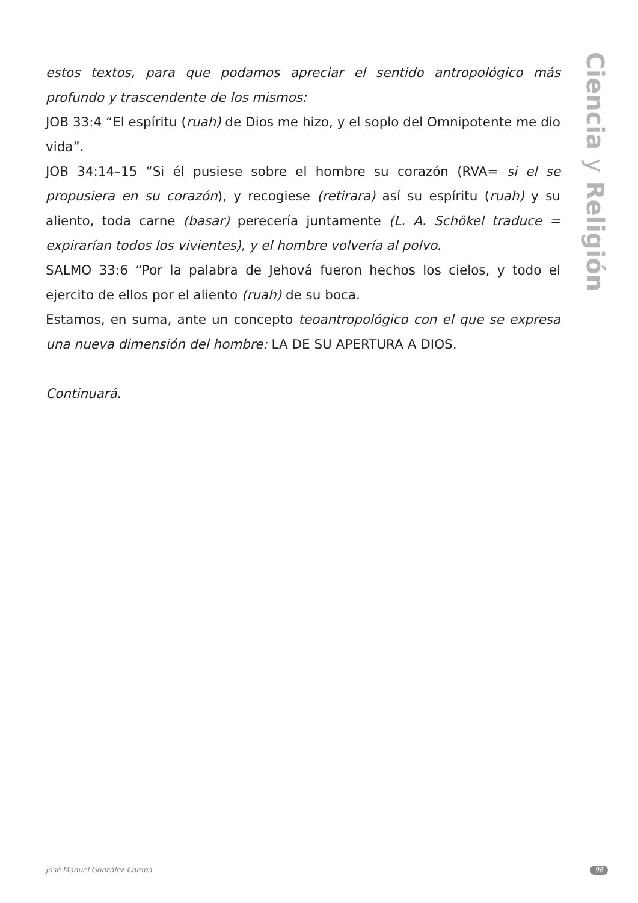Ciencia y Religión
estos textos, para que podamos apreciar el sentido antropológico más profundo y trascendente de los mismos:
JOB 33:4 “El espíritu (ruah) de Dios me hizo, y el soplo del Omnipotente me dio vida”.
JOB 34:14–15 “Si él pusiese sobre el hombre su corazón (RVA= si el se propusiera en su corazón), y recogiese (retirara) así su espíritu (ruah) y su aliento, toda carne (basar) perecería juntamente (L. A. Schökel traduce = expirarían todos los vivientes), y el hombre volvería al polvo.
SALMO 33:6 “Por la palabra de Jehová fueron hechos los cielos, y todo el ejercito de ellos por el aliento (ruah) de su boca.
Estamos, en suma, ante un concepto teoantropológico con el que se expresa una nueva dimensión del hombre: LA DE SU APERTURA A DIOS.
Continuará.
José Manuel González Campa 96